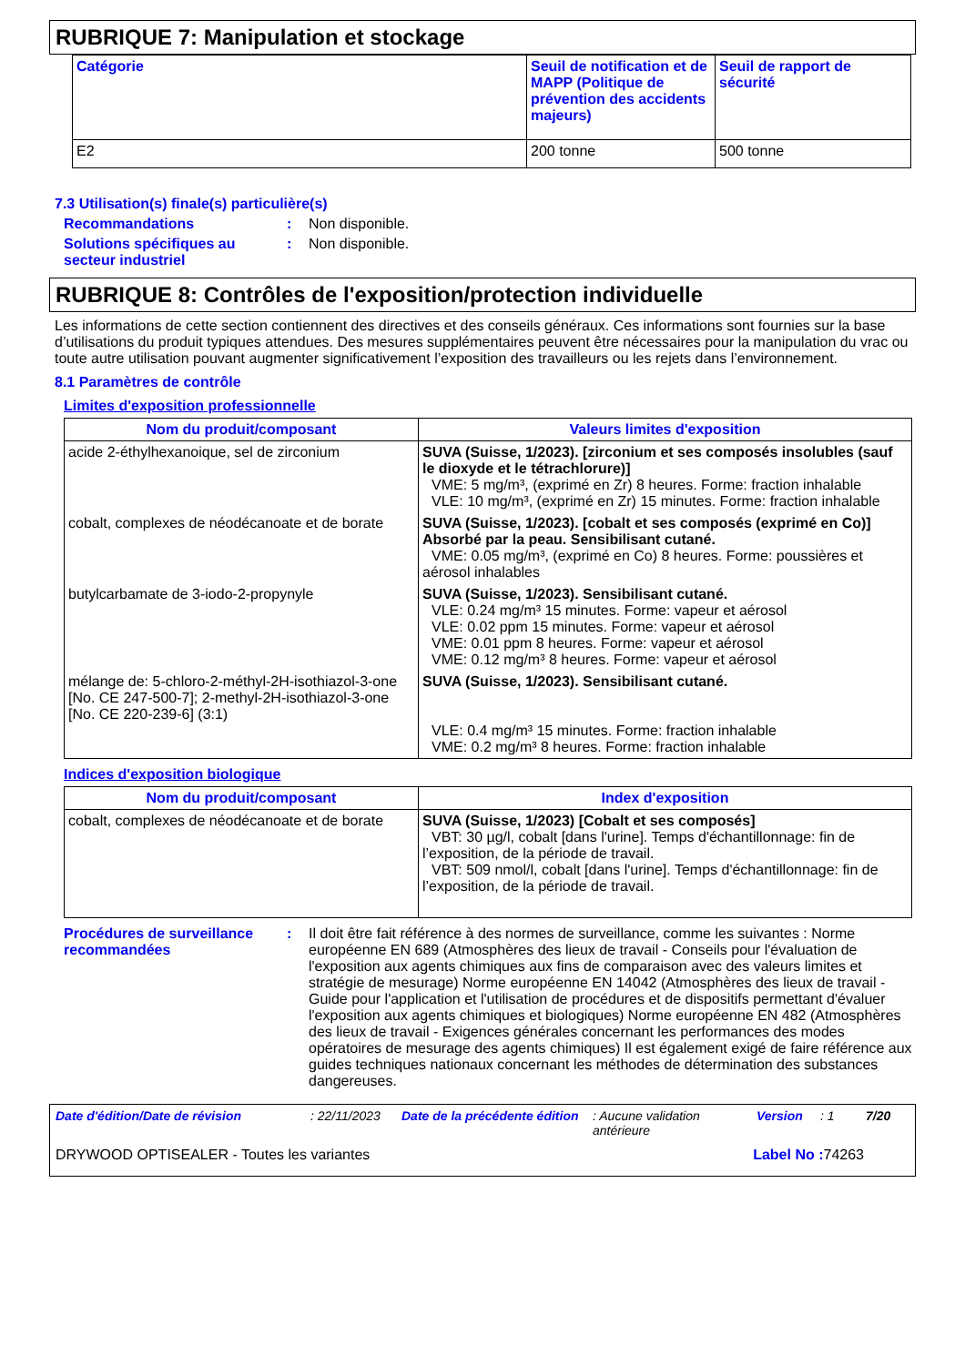RUBRIQUE 7: Manipulation et stockage
| Catégorie | Seuil de notification et de MAPP (Politique de prévention des accidents majeurs) | Seuil de rapport de sécurité |
| --- | --- | --- |
| E2 | 200 tonne | 500 tonne |
7.3 Utilisation(s) finale(s) particulière(s)
Recommandations : Non disponible.
Solutions spécifiques au secteur industriel
: Non disponible.
RUBRIQUE 8: Contrôles de l'exposition/protection individuelle
Les informations de cette section contiennent des directives et des conseils généraux. Ces informations sont fournies sur la base d’utilisations du produit typiques attendues. Des mesures supplémentaires peuvent être nécessaires pour la manipulation du vrac ou toute autre utilisation pouvant augmenter significativement l’exposition des travailleurs ou les rejets dans l’environnement.
8.1 Paramètres de contrôle
Limites d'exposition professionnelle
| Nom du produit/composant | Valeurs limites d'exposition |
| --- | --- |
| acide 2-éthylhexanoique, sel de zirconium | SUVA (Suisse, 1/2023). [zirconium et ses composés insolubles (sauf le dioxyde et le tétrachlorure)] VME: 5 mg/m³, (exprimé en Zr) 8 heures. Forme: fraction inhalable VLE: 10 mg/m³, (exprimé en Zr) 15 minutes. Forme: fraction inhalable |
| cobalt, complexes de néodécanoate et de borate | SUVA (Suisse, 1/2023). [cobalt et ses composés (exprimé en Co)] Absorbé par la peau. Sensibilisant cutané. VME: 0.05 mg/m³, (exprimé en Co) 8 heures. Forme: poussières et aérosol inhalables |
| butylcarbamate de 3-iodo-2-propynyle | SUVA (Suisse, 1/2023). Sensibilisant cutané. VLE: 0.24 mg/m³ 15 minutes. Forme: vapeur et aérosol VLE: 0.02 ppm 15 minutes. Forme: vapeur et aérosol VME: 0.01 ppm 8 heures. Forme: vapeur et aérosol VME: 0.12 mg/m³ 8 heures. Forme: vapeur et aérosol |
| mélange de: 5-chloro-2-méthyl-2H-isothiazol-3-one [No. CE 247-500-7]; 2-methyl-2H-isothiazol-3-one [No. CE 220-239-6] (3:1) | SUVA (Suisse, 1/2023). Sensibilisant cutané. VLE: 0.4 mg/m³ 15 minutes. Forme: fraction inhalable VME: 0.2 mg/m³ 8 heures. Forme: fraction inhalable |
Indices d'exposition biologique
| Nom du produit/composant | Index d'exposition |
| --- | --- |
| cobalt, complexes de néodécanoate et de borate | SUVA (Suisse, 1/2023) [Cobalt et ses composés] VBT: 30 µg/l, cobalt [dans l'urine]. Temps d'échantillonnage: fin de l’exposition, de la période de travail. VBT: 509 nmol/l, cobalt [dans l'urine]. Temps d'échantillonnage: fin de l’exposition, de la période de travail. |
Procédures de surveillance recommandées
: Il doit être fait référence à des normes de surveillance, comme les suivantes : Norme européenne EN 689 (Atmosphères des lieux de travail - Conseils pour l'évaluation de l'exposition aux agents chimiques aux fins de comparaison avec des valeurs limites et stratégie de mesurage) Norme européenne EN 14042 (Atmosphères des lieux de travail - Guide pour l'application et l'utilisation de procédures et de dispositifs permettant d'évaluer l'exposition aux agents chimiques et biologiques) Norme européenne EN 482 (Atmosphères des lieux de travail - Exigences générales concernant les performances des modes opératoires de mesurage des agents chimiques) Il est également exigé de faire référence aux guides techniques nationaux concernant les méthodes de détermination des substances dangereuses.
Date d'édition/Date de révision: 22/11/2023 Date de la précédente édition: Aucune validation antérieure Version: 1 7/20
DRYWOOD OPTISEALER - Toutes les variantes Label No : 74263